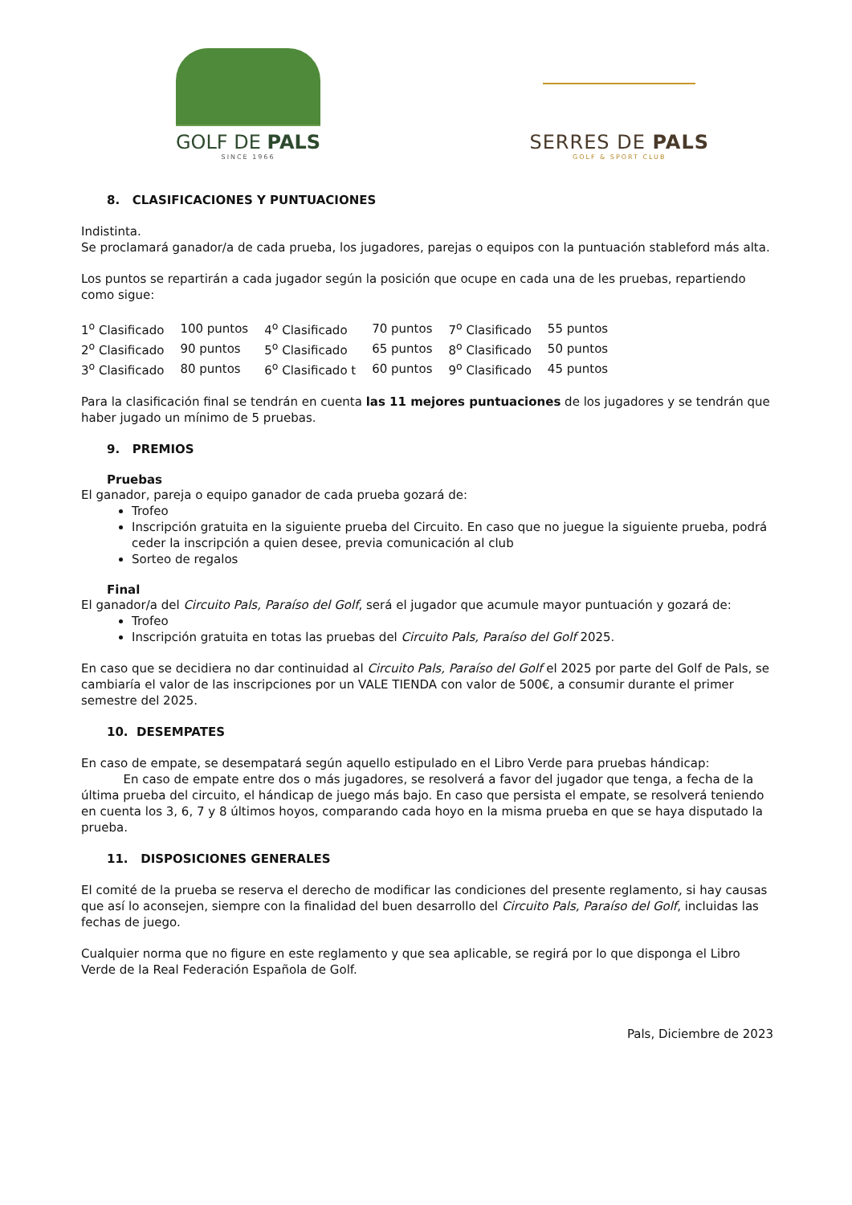GOLF DE PALS
SINCE 1966
SERRES DE PALS
GOLF & SPORT CLUB
8. CLASIFICACIONES Y PUNTUACIONES
Indistinta.
Se proclamará ganador/a de cada prueba, los jugadores, parejas o equipos con la puntuación stableford más alta.
Los puntos se repartirán a cada jugador según la posición que ocupe en cada una de les pruebas, repartiendo como sigue:
| 1<sup>o</sup> Clasificado | 100 puntos | 4<sup>o</sup> Clasificado | 70 puntos | 7<sup>o</sup> Clasificado | 55 puntos |
| 2<sup>o</sup> Clasificado | 90 puntos | 5<sup>o</sup> Clasificado | 65 puntos | 8<sup>o</sup> Clasificado | 50 puntos |
| 3<sup>o</sup> Clasificado | 80 puntos | 6<sup>o</sup> Clasificado t | 60 puntos | 9<sup>o</sup> Clasificado | 45 puntos |
Para la clasificación final se tendrán en cuenta las 11 mejores puntuaciones de los jugadores y se tendrán que haber jugado un mínimo de 5 pruebas.
9. PREMIOS
Pruebas
El ganador, pareja o equipo ganador de cada prueba gozará de:
Trofeo
Inscripción gratuita en la siguiente prueba del Circuito. En caso que no juegue la siguiente prueba, podrá ceder la inscripción a quien desee, previa comunicación al club
Sorteo de regalos
Final
El ganador/a del Circuito Pals, Paraíso del Golf, será el jugador que acumule mayor puntuación y gozará de:
Trofeo
Inscripción gratuita en totas las pruebas del Circuito Pals, Paraíso del Golf 2025.
En caso que se decidiera no dar continuidad al Circuito Pals, Paraíso del Golf el 2025 por parte del Golf de Pals, se cambiaría el valor de las inscripciones por un VALE TIENDA con valor de 500€, a consumir durante el primer semestre del 2025.
10. DESEMPATES
En caso de empate, se desempatará según aquello estipulado en el Libro Verde para pruebas hándicap:
En caso de empate entre dos o más jugadores, se resolverá a favor del jugador que tenga, a fecha de la última prueba del circuito, el hándicap de juego más bajo. En caso que persista el empate, se resolverá teniendo en cuenta los 3, 6, 7 y 8 últimos hoyos, comparando cada hoyo en la misma prueba en que se haya disputado la prueba.
11. DISPOSICIONES GENERALES
El comité de la prueba se reserva el derecho de modificar las condiciones del presente reglamento, si hay causas que así lo aconsejen, siempre con la finalidad del buen desarrollo del Circuito Pals, Paraíso del Golf, incluidas las fechas de juego.
Cualquier norma que no figure en este reglamento y que sea aplicable, se regirá por lo que disponga el Libro Verde de la Real Federación Española de Golf.
Pals, Diciembre de 2023